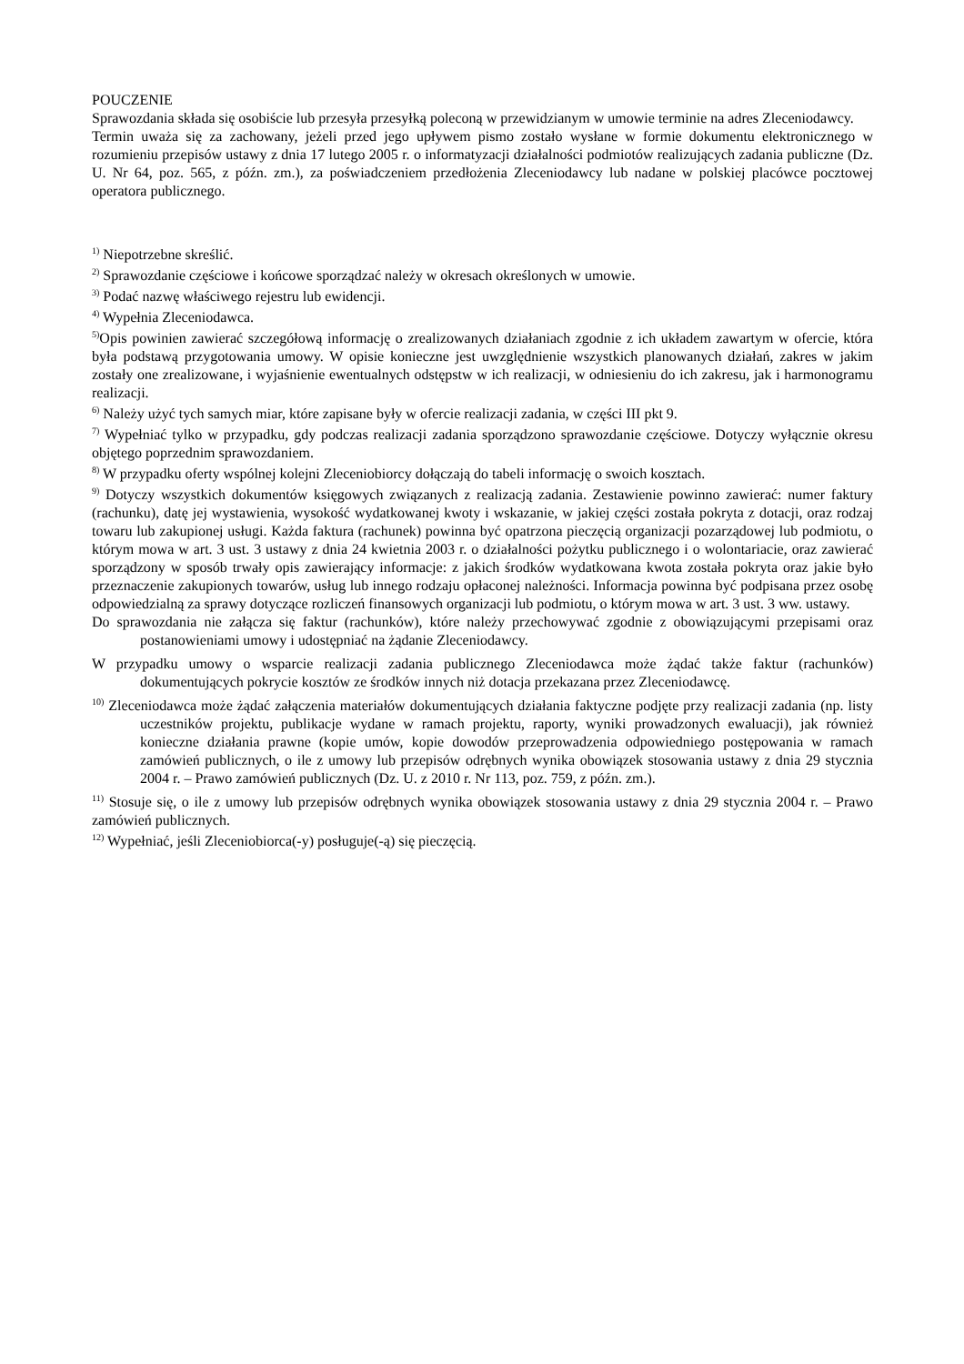POUCZENIE
Sprawozdania składa się osobiście lub przesyła przesyłką poleconą w przewidzianym w umowie terminie na adres Zleceniodawcy.
Termin uważa się za zachowany, jeżeli przed jego upływem pismo zostało wysłane w formie dokumentu elektronicznego w rozumieniu przepisów ustawy z dnia 17 lutego 2005 r. o informatyzacji działalności podmiotów realizujących zadania publiczne (Dz. U. Nr 64, poz. 565, z późn. zm.), za poświadczeniem przedłożenia Zleceniodawcy lub nadane w polskiej placówce pocztowej operatora publicznego.
<sup>1)</sup> Niepotrzebne skreślić.
<sup>2)</sup> Sprawozdanie częściowe i końcowe sporządzać należy w okresach określonych w umowie.
<sup>3)</sup> Podać nazwę właściwego rejestru lub ewidencji.
<sup>4)</sup> Wypełnia Zleceniodawca.
<sup>5)</sup> Opis powinien zawierać szczegółową informację o zrealizowanych działaniach zgodnie z ich układem zawartym w ofercie, która była podstawą przygotowania umowy. W opisie konieczne jest uwzględnienie wszystkich planowanych działań, zakres w jakim zostały one zrealizowane, i wyjaśnienie ewentualnych odstępstw w ich realizacji, w odniesieniu do ich zakresu, jak i harmonogramu realizacji.
<sup>6)</sup> Należy użyć tych samych miar, które zapisane były w ofercie realizacji zadania, w części III pkt 9.
<sup>7)</sup> Wypełniać tylko w przypadku, gdy podczas realizacji zadania sporządzono sprawozdanie częściowe. Dotyczy wyłącznie okresu objętego poprzednim sprawozdaniem.
<sup>8)</sup> W przypadku oferty wspólnej kolejni Zleceniobiorcy dołączają do tabeli informację o swoich kosztach.
<sup>9)</sup> Dotyczy wszystkich dokumentów księgowych związanych z realizacją zadania. Zestawienie powinno zawierać: numer faktury (rachunku), datę jej wystawienia, wysokość wydatkowanej kwoty i wskazanie, w jakiej części została pokryta z dotacji, oraz rodzaj towaru lub zakupionej usługi. Każda faktura (rachunek) powinna być opatrzona pieczęcią organizacji pozarządowej lub podmiotu, o którym mowa w art. 3 ust. 3 ustawy z dnia 24 kwietnia 2003 r. o działalności pożytku publicznego i o wolontariacie, oraz zawierać sporządzony w sposób trwały opis zawierający informacje: z jakich środków wydatkowana kwota została pokryta oraz jakie było przeznaczenie zakupionych towarów, usług lub innego rodzaju opłaconej należności. Informacja powinna być podpisana przez osobę odpowiedzialną za sprawy dotyczące rozliczeń finansowych organizacji lub podmiotu, o którym mowa w art. 3 ust. 3 ww. ustawy.
Do sprawozdania nie załącza się faktur (rachunków), które należy przechowywać zgodnie z obowiązującymi przepisami oraz postanowieniami umowy i udostępniać na żądanie Zleceniodawcy.
W przypadku umowy o wsparcie realizacji zadania publicznego Zleceniodawca może żądać także faktur (rachunków) dokumentujących pokrycie kosztów ze środków innych niż dotacja przekazana przez Zleceniodawcę.
<sup>10)</sup> Zleceniodawca może żądać załączenia materiałów dokumentujących działania faktyczne podjęte przy realizacji zadania (np. listy uczestników projektu, publikacje wydane w ramach projektu, raporty, wyniki prowadzonych ewaluacji), jak również konieczne działania prawne (kopie umów, kopie dowodów przeprowadzenia odpowiedniego postępowania w ramach zamówień publicznych, o ile z umowy lub przepisów odrębnych wynika obowiązek stosowania ustawy z dnia 29 stycznia 2004 r. – Prawo zamówień publicznych (Dz. U. z 2010 r. Nr 113, poz. 759, z późn. zm.).
<sup>11)</sup> Stosuje się, o ile z umowy lub przepisów odrębnych wynika obowiązek stosowania ustawy z dnia 29 stycznia 2004 r. – Prawo zamówień publicznych.
<sup>12)</sup> Wypełniać, jeśli Zleceniobiorca(-y) posługuje(-ą) się pieczęcią.